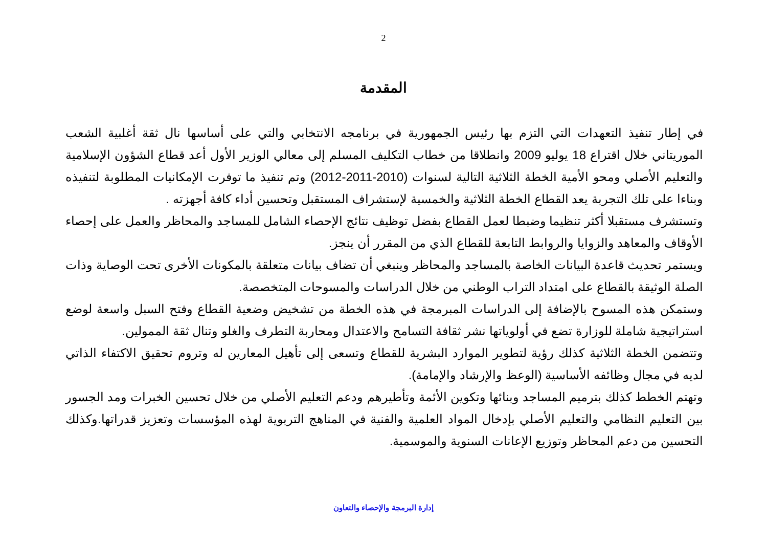2
المقدمة
في إطار تنفيذ التعهدات التي التزم بها رئيس الجمهورية في برنامجه الانتخابي والتي على أساسها نال ثقة أغلبية الشعب الموريتاني خلال اقتراع 18 يوليو 2009 وانطلاقا من خطاب التكليف المسلم إلى معالي الوزير الأول أعد قطاع الشؤون الإسلامية والتعليم الأصلي ومحو الأمية الخطة الثلاثية التالية لسنوات (2010-2011-2012) وتم تنفيذ ما توفرت الإمكانيات المطلوبة لتنفيذه وبناءا على تلك التجربة يعد القطاع الخطة الثلاثية والخمسية لإستشراف المستقبل وتحسين أداء كافة أجهزته .
وتستشرف مستقبلا أكثر تنظيما وضبطا لعمل القطاع بفضل توظيف نتائج الإحصاء الشامل للمساجد والمحاظر والعمل على إحصاء الأوقاف والمعاهد والزوايا والروابط التابعة للقطاع الذي من المقرر أن ينجز.
ويستمر تحديث قاعدة البيانات الخاصة بالمساجد والمحاظر وينبغي أن تضاف بيانات متعلقة بالمكونات الأخرى تحت الوصاية وذات الصلة الوثيقة بالقطاع على امتداد التراب الوطني من خلال الدراسات والمسوحات المتخصصة.
وستمكن هذه المسوح بالإضافة إلى الدراسات المبرمجة في هذه الخطة من تشخيض وضعية القطاع وفتح السبل واسعة لوضع استراتيجية شاملة للوزارة تضع في أولوياتها نشر ثقافة التسامح والاعتدال ومحاربة التطرف والغلو وتنال ثقة الممولين.
وتتضمن الخطة الثلاثية كذلك رؤية لتطوير الموارد البشرية للقطاع وتسعى إلى تأهيل المعارين له وتروم تحقيق الاكتفاء الذاتي لديه في مجال وظائفه الأساسية (الوعظ والإرشاد والإمامة).
وتهتم الخطط كذلك بترميم المساجد وبنائها وتكوين الأئمة وتأطيرهم ودعم التعليم الأصلي من خلال تحسين الخبرات ومد الجسور بين التعليم النظامي والتعليم الأصلي بإدخال المواد العلمية والفنية في المناهج التربوية لهذه المؤسسات وتعزيز قدراتها.وكذلك التحسين من دعم المحاظر وتوزيع الإعانات السنوية والموسمية.
إدارة البرمجة والإحصاء والتعاون